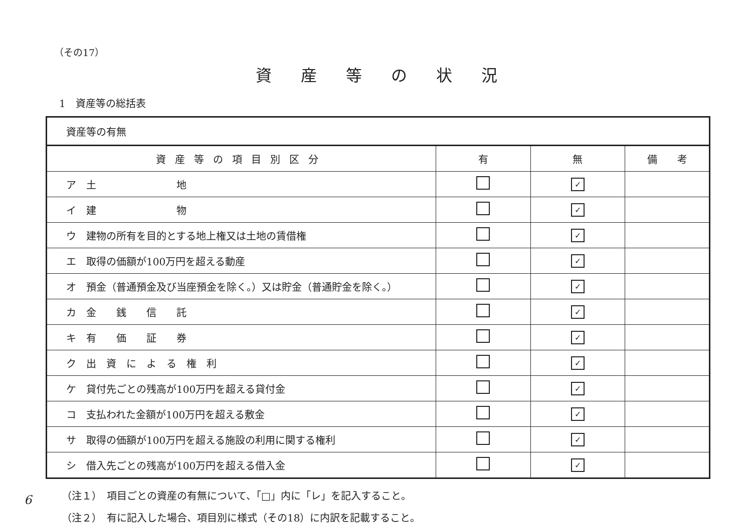（その17）
資産等の状況
1　資産等の総括表
| 資産等の有無 | | | |
| 資産等の項目別区分 | 有 | 無 | 備 考 |
| ア 土 地 | | ✓ | |
| イ 建 物 | | ✓ | |
| ウ 建物の所有を目的とする地上権又は土地の賃借権 | | ✓ | |
| エ 取得の価額が100万円を超える動産 | | ✓ | |
| オ 預金（普通預金及び当座預金を除く。）又は貯金（普通貯金を除く。） | | ✓ | |
| カ 金 銭 信 託 | | ✓ | |
| キ 有 価 証 券 | | ✓ | |
| ク 出 資 に よ る 権 利 | | ✓ | |
| ケ 貸付先ごとの残高が100万円を超える貸付金 | | ✓ | |
| コ 支払われた金額が100万円を超える敷金 | | ✓ | |
| サ 取得の価額が100万円を超える施設の利用に関する権利 | | ✓ | |
| シ 借入先ごとの残高が100万円を超える借入金 | | ✓ | |
（注１）　項目ごとの資産の有無について、「□」内に「レ」を記入すること。
（注２）　有に記入した場合、項目別に様式（その18）に内訳を記載すること。
6